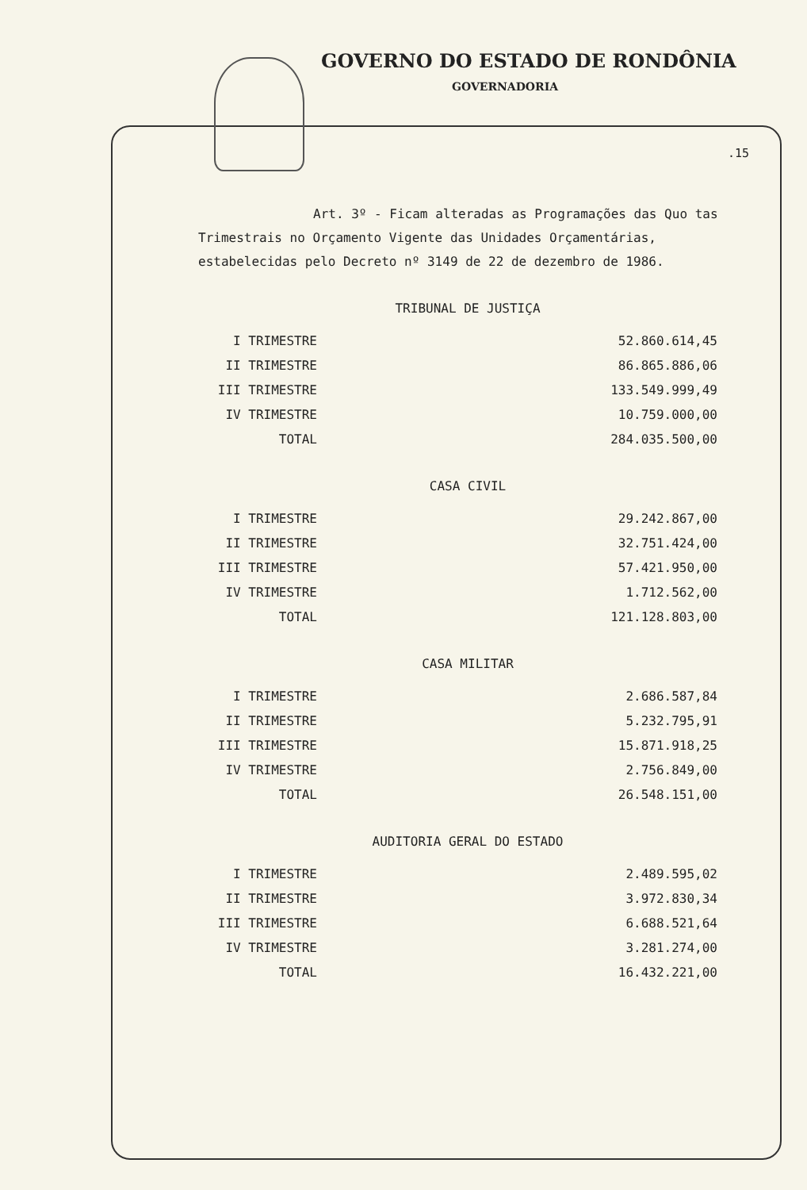GOVERNO DO ESTADO DE RONDÔNIA
GOVERNADORIA
.15
Art. 3º - Ficam alteradas as Programações das Quo tas Trimestrais no Orçamento Vigente das Unidades Orçamentárias, estabelecidas pelo Decreto nº 3149 de 22 de dezembro de 1986.
TRIBUNAL DE JUSTIÇA
| I TRIMESTRE | 52.860.614,45 |
| II TRIMESTRE | 86.865.886,06 |
| III TRIMESTRE | 133.549.999,49 |
| IV TRIMESTRE | 10.759.000,00 |
| TOTAL | 284.035.500,00 |
CASA CIVIL
| I TRIMESTRE | 29.242.867,00 |
| II TRIMESTRE | 32.751.424,00 |
| III TRIMESTRE | 57.421.950,00 |
| IV TRIMESTRE | 1.712.562,00 |
| TOTAL | 121.128.803,00 |
CASA MILITAR
| I TRIMESTRE | 2.686.587,84 |
| II TRIMESTRE | 5.232.795,91 |
| III TRIMESTRE | 15.871.918,25 |
| IV TRIMESTRE | 2.756.849,00 |
| TOTAL | 26.548.151,00 |
AUDITORIA GERAL DO ESTADO
| I TRIMESTRE | 2.489.595,02 |
| II TRIMESTRE | 3.972.830,34 |
| III TRIMESTRE | 6.688.521,64 |
| IV TRIMESTRE | 3.281.274,00 |
| TOTAL | 16.432.221,00 |